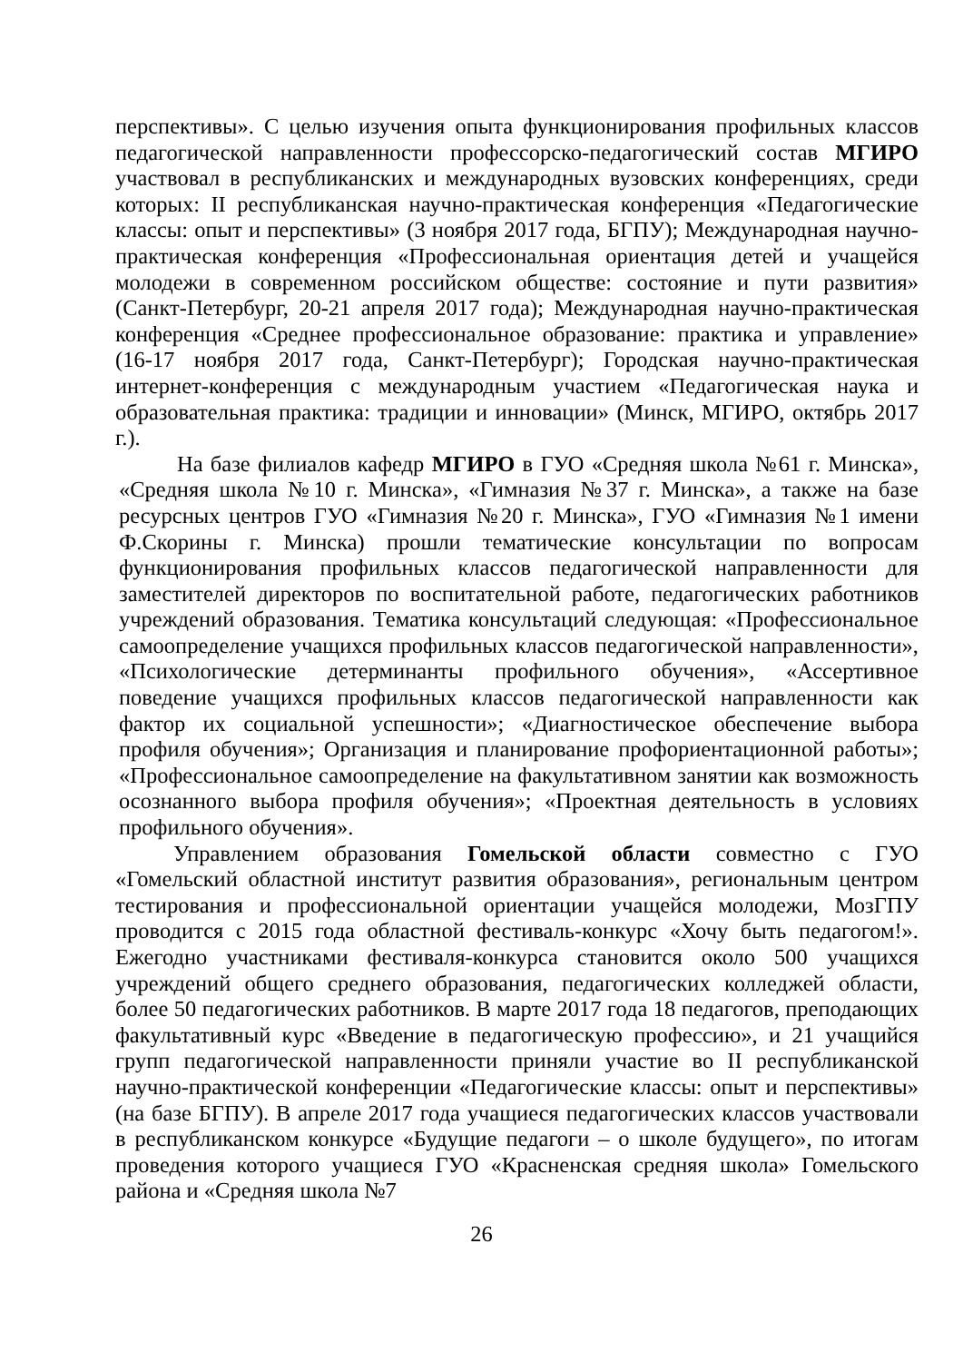перспективы». С целью изучения опыта функционирования профильных классов педагогической направленности профессорско-педагогический состав МГИРО участвовал в республиканских и международных вузовских конференциях, среди которых: II республиканская научно-практическая конференция «Педагогические классы: опыт и перспективы» (3 ноября 2017 года, БГПУ); Международная научно-практическая конференция «Профессиональная ориентация детей и учащейся молодежи в современном российском обществе: состояние и пути развития» (Санкт-Петербург, 20-21 апреля 2017 года); Международная научно-практическая конференция «Среднее профессиональное образование: практика и управление» (16-17 ноября 2017 года, Санкт-Петербург); Городская научно-практическая интернет-конференция с международным участием «Педагогическая наука и образовательная практика: традиции и инновации» (Минск, МГИРО, октябрь 2017 г.).
На базе филиалов кафедр МГИРО в ГУО «Средняя школа №61 г. Минска», «Средняя школа №10 г. Минска», «Гимназия №37 г. Минска», а также на базе ресурсных центров ГУО «Гимназия №20 г. Минска», ГУО «Гимназия №1 имени Ф.Скорины г. Минска) прошли тематические консультации по вопросам функционирования профильных классов педагогической направленности для заместителей директоров по воспитательной работе, педагогических работников учреждений образования. Тематика консультаций следующая: «Профессиональное самоопределение учащихся профильных классов педагогической направленности», «Психологические детерминанты профильного обучения», «Ассертивное поведение учащихся профильных классов педагогической направленности как фактор их социальной успешности»; «Диагностическое обеспечение выбора профиля обучения»; Организация и планирование профориентационной работы»; «Профессиональное самоопределение на факультативном занятии как возможность осознанного выбора профиля обучения»; «Проектная деятельность в условиях профильного обучения».
Управлением образования Гомельской области совместно с ГУО «Гомельский областной институт развития образования», региональным центром тестирования и профессиональной ориентации учащейся молодежи, МозГПУ проводится с 2015 года областной фестиваль-конкурс «Хочу быть педагогом!». Ежегодно участниками фестиваля-конкурса становится около 500 учащихся учреждений общего среднего образования, педагогических колледжей области, более 50 педагогических работников. В марте 2017 года 18 педагогов, преподающих факультативный курс «Введение в педагогическую профессию», и 21 учащийся групп педагогической направленности приняли участие во II республиканской научно-практической конференции «Педагогические классы: опыт и перспективы» (на базе БГПУ). В апреле 2017 года учащиеся педагогических классов участвовали в республиканском конкурсе «Будущие педагоги – о школе будущего», по итогам проведения которого учащиеся ГУО «Красненская средняя школа» Гомельского района и «Средняя школа №7
26